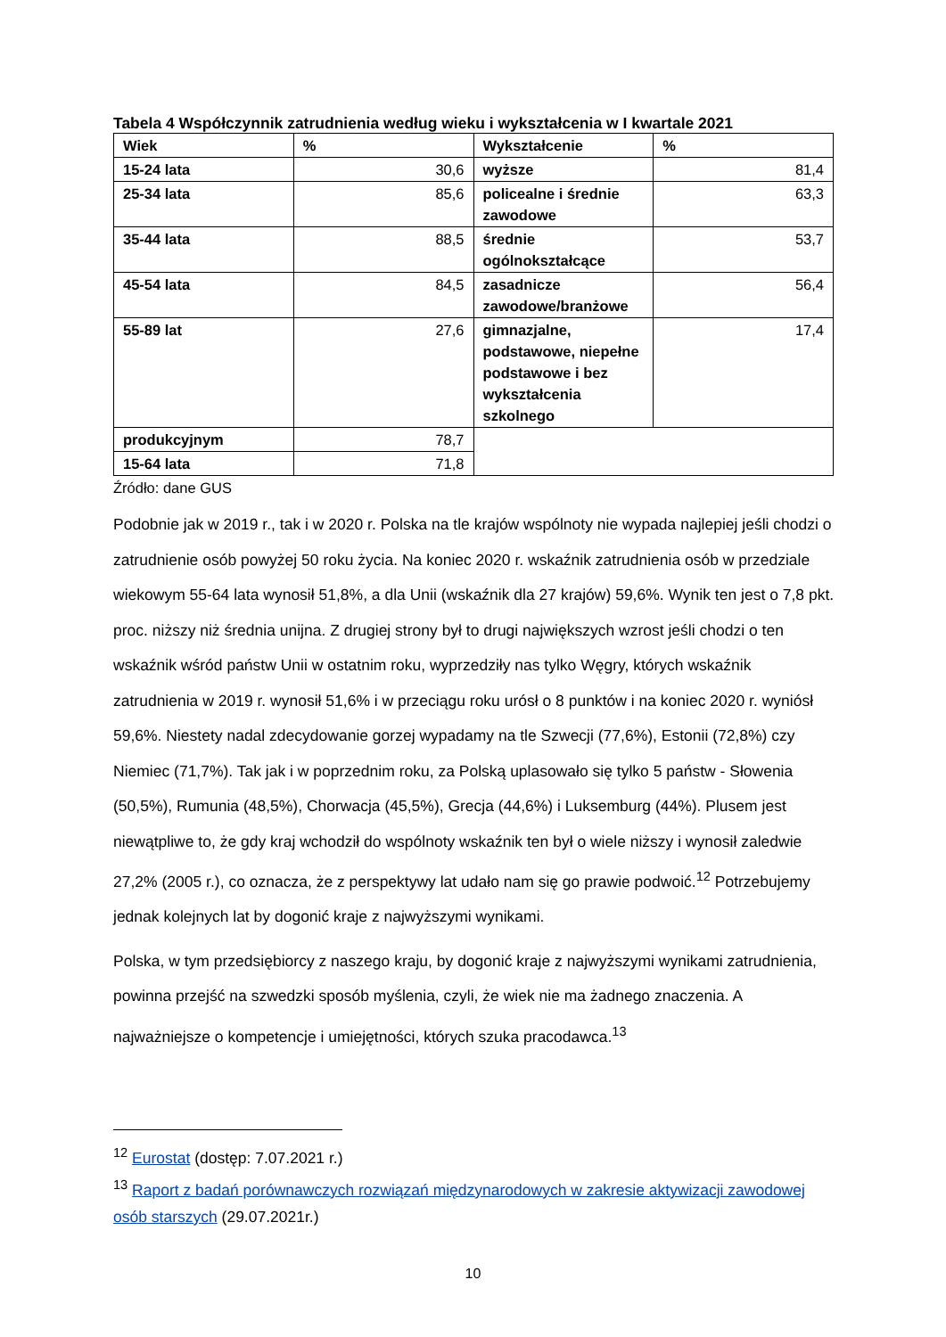Tabela 4 Współczynnik zatrudnienia według wieku i wykształcenia w I kwartale 2021
| Wiek | % | Wykształcenie | % |
| 15-24 lata | 30,6 | wyższe | 81,4 |
| 25-34 lata | 85,6 | policealne i średnie zawodowe | 63,3 |
| 35-44 lata | 88,5 | średnie ogólnokształcące | 53,7 |
| 45-54 lata | 84,5 | zasadnicze zawodowe/branżowe | 56,4 |
| 55-89 lat | 27,6 | gimnazjalne, podstawowe, niepełne podstawowe i bez wykształcenia szkolnego | 17,4 |
| produkcyjnym | 78,7 | | |
| 15-64 lata | 71,8 | | |
Źródło: dane GUS
Podobnie jak w 2019 r., tak i w 2020 r. Polska na tle krajów wspólnoty nie wypada najlepiej jeśli chodzi o zatrudnienie osób powyżej 50 roku życia. Na koniec 2020 r. wskaźnik zatrudnienia osób w przedziale wiekowym 55-64 lata wynosił 51,8%, a dla Unii (wskaźnik dla 27 krajów) 59,6%. Wynik ten jest o 7,8 pkt. proc. niższy niż średnia unijna. Z drugiej strony był to drugi największych wzrost jeśli chodzi o ten wskaźnik wśród państw Unii w ostatnim roku, wyprzedziły nas tylko Węgry, których wskaźnik zatrudnienia w 2019 r. wynosił 51,6% i w przeciągu roku urósł o 8 punktów i na koniec 2020 r. wyniósł 59,6%. Niestety nadal zdecydowanie gorzej wypadamy na tle Szwecji (77,6%), Estonii (72,8%) czy Niemiec (71,7%). Tak jak i w poprzednim roku, za Polską uplasowało się tylko 5 państw - Słowenia (50,5%), Rumunia (48,5%), Chorwacja (45,5%), Grecja (44,6%) i Luksemburg (44%). Plusem jest niewątpliwe to, że gdy kraj wchodził do wspólnoty wskaźnik ten był o wiele niższy i wynosił zaledwie 27,2% (2005 r.), co oznacza, że z perspektywy lat udało nam się go prawie podwoić.<sup>12</sup> Potrzebujemy jednak kolejnych lat by dogonić kraje z najwyższymi wynikami.
Polska, w tym przedsiębiorcy z naszego kraju, by dogonić kraje z najwyższymi wynikami zatrudnienia, powinna przejść na szwedzki sposób myślenia, czyli, że wiek nie ma żadnego znaczenia. A najważniejsze o kompetencje i umiejętności, których szuka pracodawca.<sup>13</sup>
<sup>12</sup> Eurostat (dostęp: 7.07.2021 r.)
<sup>13</sup> Raport z badań porównawczych rozwiązań międzynarodowych w zakresie aktywizacji zawodowej osób starszych (29.07.2021r.)
10